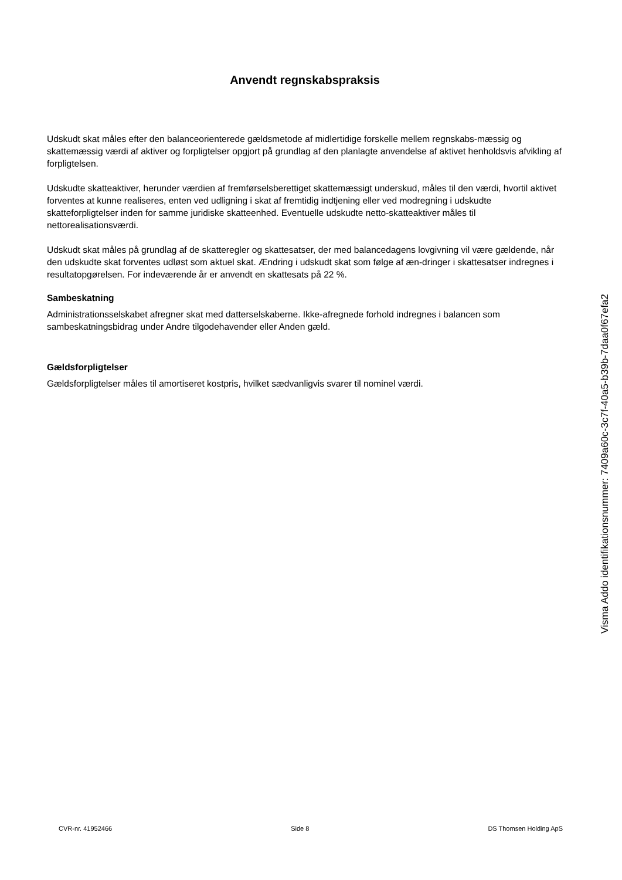Anvendt regnskabspraksis
Udskudt skat måles efter den balanceorienterede gældsmetode af midlertidige forskelle mellem regnskabs-mæssig og skattemæssig værdi af aktiver og forpligtelser opgjort på grundlag af den planlagte anvendelse af aktivet henholdsvis afvikling af forpligtelsen.
Udskudte skatteaktiver, herunder værdien af fremførselsberettiget skattemæssigt underskud, måles til den værdi, hvortil aktivet forventes at kunne realiseres, enten ved udligning i skat af fremtidig indtjening eller ved modregning i udskudte skatteforpligtelser inden for samme juridiske skatteenhed. Eventuelle udskudte netto-skatteaktiver måles til nettorealisationsværdi.
Udskudt skat måles på grundlag af de skatteregler og skattesatser, der med balancedagens lovgivning vil være gældende, når den udskudte skat forventes udløst som aktuel skat. Ændring i udskudt skat som følge af æn-dringer i skattesatser indregnes i resultatopgørelsen. For indeværende år er anvendt en skattesats på 22 %.
Sambeskatning
Administrationsselskabet afregner skat med datterselskaberne. Ikke-afregnede forhold indregnes i balancen som sambeskatningsbidrag under Andre tilgodehavender eller Anden gæld.
Gældsforpligtelser
Gældsforpligtelser måles til amortiseret kostpris, hvilket sædvanligvis svarer til nominel værdi.
CVR-nr. 41952466 Side 8 DS Thomsen Holding ApS
Visma Addo identifikationsnummer: 7409a60c-3c7f-40a5-b39b-7daa0f67efa2